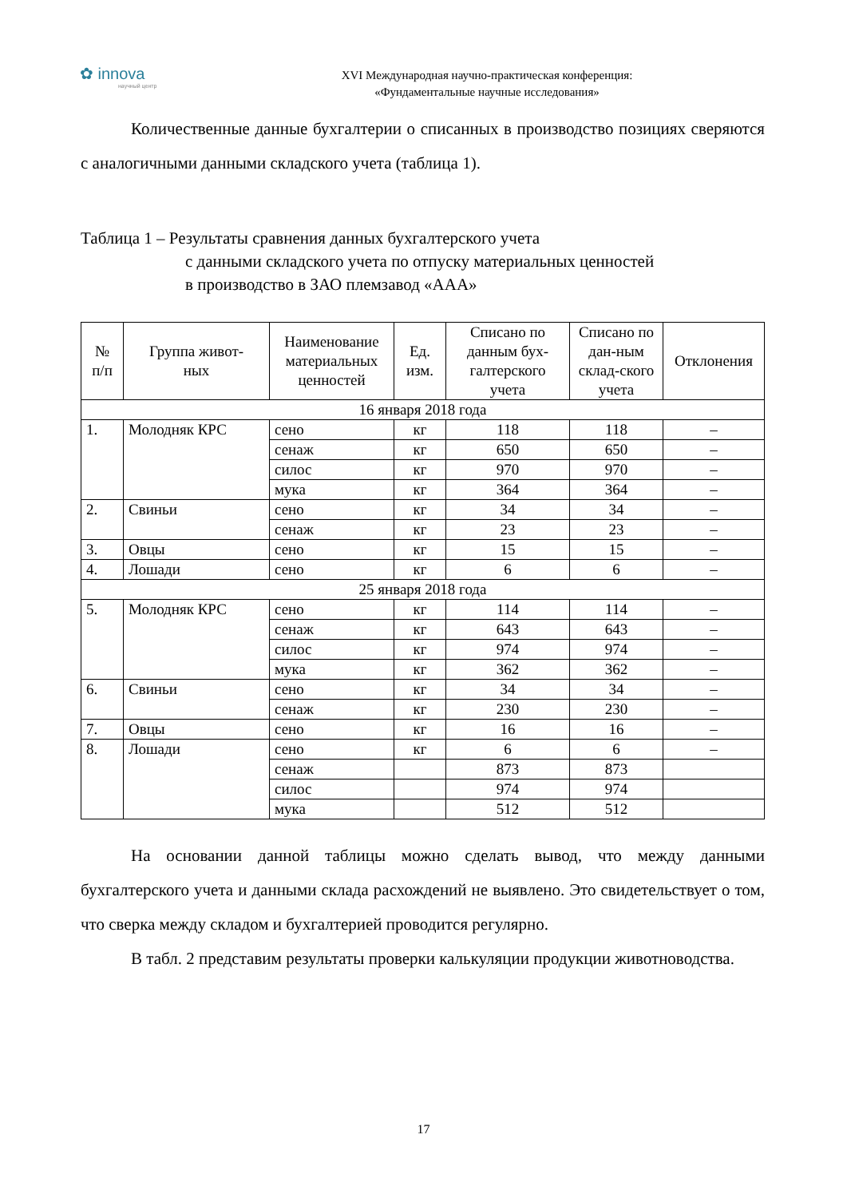✿ innova
научный центр
XVI Международная научно-практическая конференция:
«Фундаментальные научные исследования»
Количественные данные бухгалтерии о списанных в производство позициях сверяются с аналогичными данными складского учета (таблица 1).
Таблица 1 – Результаты сравнения данных бухгалтерского учета
с данными складского учета по отпуску материальных ценностей
в производство в ЗАО племзавод «ААА»
| № п/п | Группа живот- ных | Наименование материальных ценностей | Ед. изм. | Списано по данным бух-галтерского учета | Списано по дан-ным склад-ского учета | Отклонения |
| --- | --- | --- | --- | --- | --- | --- |
| 16 января 2018 года | | | | | | |
| 1. | Молодняк КРС | сено | кг | 118 | 118 | – |
| | | сенаж | кг | 650 | 650 | – |
| | | силос | кг | 970 | 970 | – |
| | | мука | кг | 364 | 364 | – |
| 2. | Свиньи | сено | кг | 34 | 34 | – |
| | | сенаж | кг | 23 | 23 | – |
| 3. | Овцы | сено | кг | 15 | 15 | – |
| 4. | Лошади | сено | кг | 6 | 6 | – |
| 25 января 2018 года | | | | | | |
| 5. | Молодняк КРС | сено | кг | 114 | 114 | – |
| | | сенаж | кг | 643 | 643 | – |
| | | силос | кг | 974 | 974 | – |
| | | мука | кг | 362 | 362 | – |
| 6. | Свиньи | сено | кг | 34 | 34 | – |
| | | сенаж | кг | 230 | 230 | – |
| 7. | Овцы | сено | кг | 16 | 16 | – |
| 8. | Лошади | сено | кг | 6 | 6 | – |
| | | сенаж | | 873 | 873 | |
| | | силос | | 974 | 974 | |
| | | мука | | 512 | 512 | |
На основании данной таблицы можно сделать вывод, что между данными бухгалтерского учета и данными склада расхождений не выявлено. Это свидетельствует о том, что сверка между складом и бухгалтерией проводится регулярно.
В табл. 2 представим результаты проверки калькуляции продукции животноводства.
17